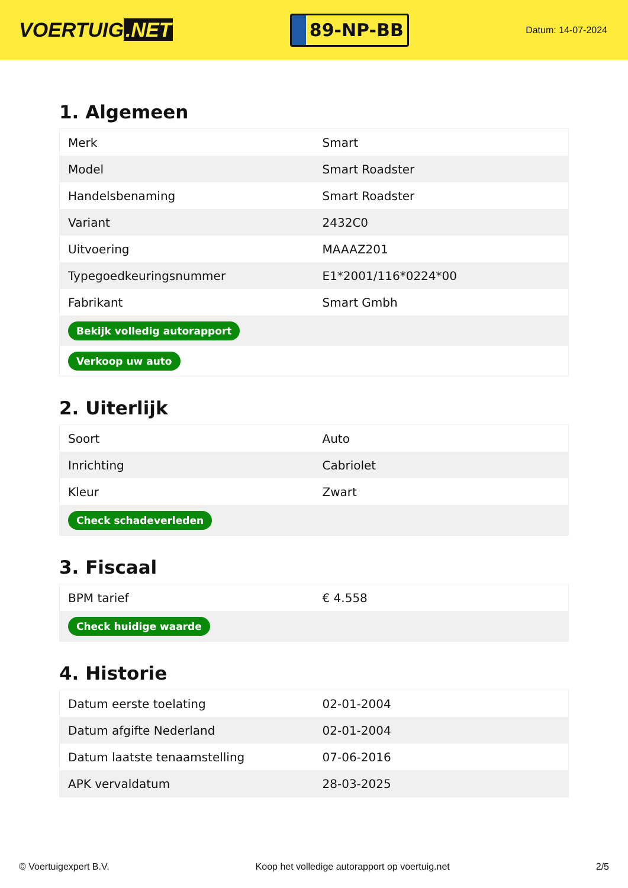VOERTUIG.NET
89-NP-BB
Datum: 14-07-2024
1. Algemeen
| Merk | Smart |
| Model | Smart Roadster |
| Handelsbenaming | Smart Roadster |
| Variant | 2432C0 |
| Uitvoering | MAAAZ201 |
| Typegoedkeuringsnummer | E1*2001/116*0224*00 |
| Fabrikant | Smart Gmbh |
| Bekijk volledig autorapport | |
| Verkoop uw auto | |
2. Uiterlijk
| Soort | Auto |
| Inrichting | Cabriolet |
| Kleur | Zwart |
| Check schadeverleden | |
3. Fiscaal
| BPM tarief | € 4.558 |
| Check huidige waarde | |
4. Historie
| Datum eerste toelating | 02-01-2004 |
| Datum afgifte Nederland | 02-01-2004 |
| Datum laatste tenaamstelling | 07-06-2016 |
| APK vervaldatum | 28-03-2025 |
© Voertuigexpert B.V. Koop het volledige autorapport op voertuig.net 2/5